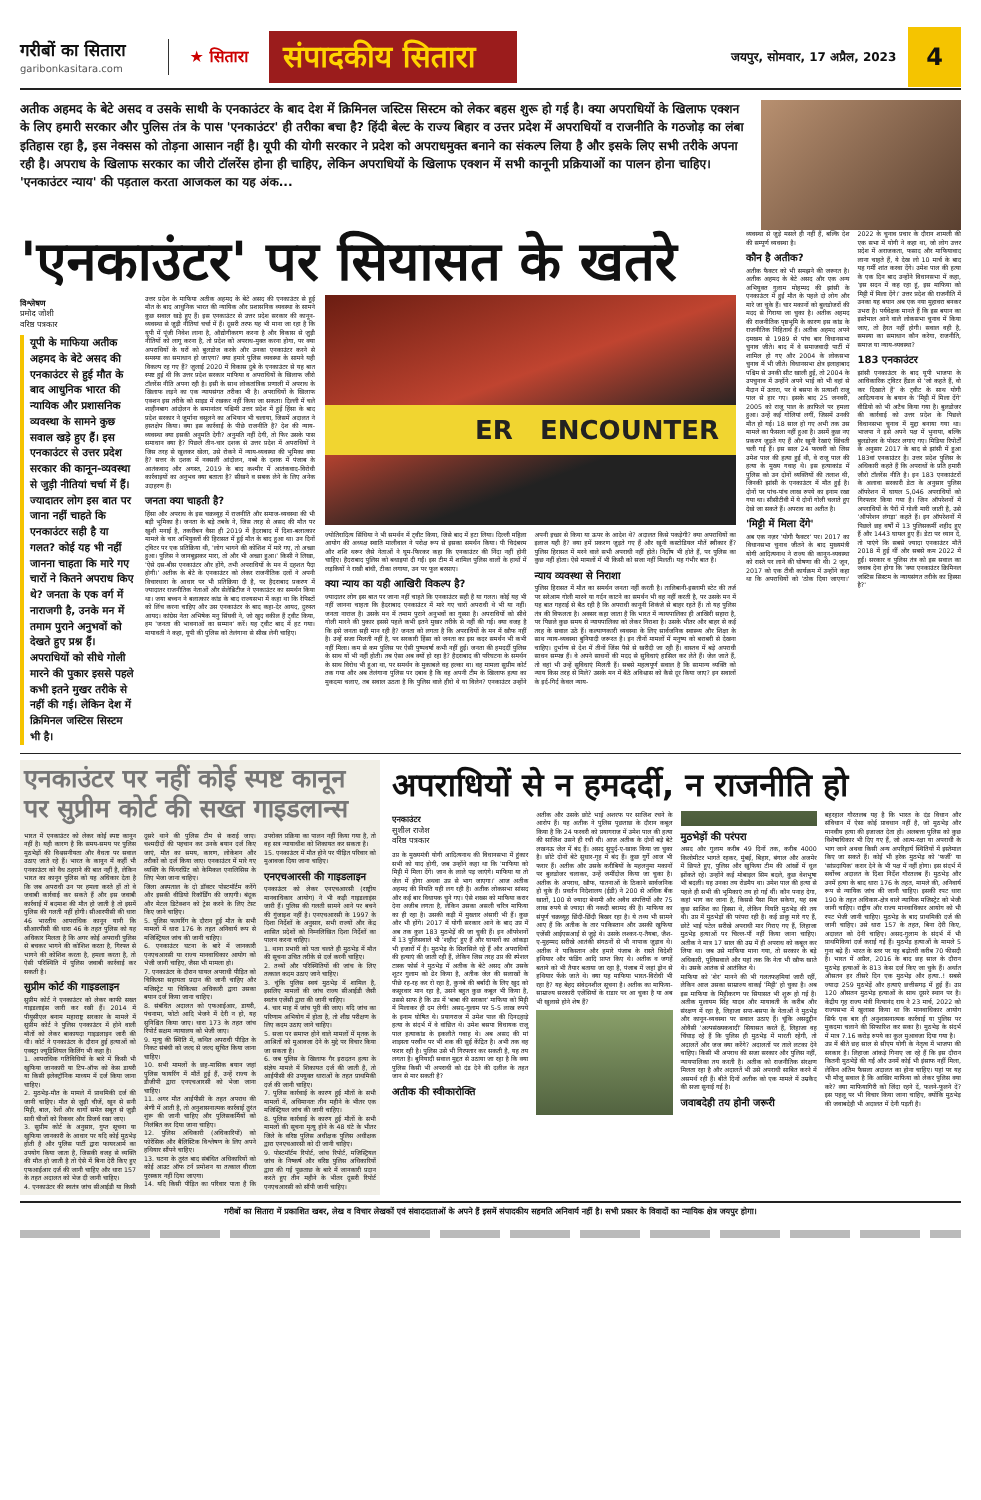गरीबों का सितारा
garibonkasitara.com
★ सितारा
संपादकीय सितारा
जयपुर, सोमवार, 17 अप्रैल, 2023
4
अतीक अहमद के बेटे असद व उसके साथी के एनकाउंटर के बाद देश में क्रिमिनल जस्टिस सिस्टम को लेकर बहस शुरू हो गई है। क्या अपराधियों के खिलाफ एक्शन के लिए हमारी सरकार और पुलिस तंत्र के पास 'एनकाउंटर' ही तरीका बचा है? हिंदी बेल्ट के राज्य बिहार व उत्तर प्रदेश में अपराधियों व राजनीति के गठजोड़ का लंबा इतिहास रहा है, इस नेक्सस को तोड़ना आसान नहीं है। यूपी की योगी सरकार ने प्रदेश को अपराधमुक्त बनाने का संकल्प लिया है और इसके लिए सभी तरीके अपना रही है। अपराध के खिलाफ सरकार का जीरो टॉलरेंस होना ही चाहिए, लेकिन अपराधियों के खिलाफ एक्शन में सभी कानूनी प्रक्रियाओं का पालन होना चाहिए। 'एनकाउंटर न्याय' की पड़ताल करता आजकल का यह अंक...
'एनकाउंटर' पर सियासत के खतरे
विश्लेषण
प्रमोद जोशी
वरिष्ठ पत्रकार
यूपी के माफिया अतीक अहमद के बेटे असद की एनकाउंटर से हुई मौत के बाद आधुनिक भारत की न्यायिक और प्रशासनिक व्यवस्था के सामने कुछ सवाल खड़े हुए हैं। इस एनकाउंटर से उत्तर प्रदेश सरकार की कानून-व्यवस्था से जुड़ी नीतियां चर्चा में हैं। ज्यादातर लोग इस बात पर जाना नहीं चाहते कि एनकाउंटर सही है या गलत? कोई यह भी नहीं जानना चाहता कि मारे गए चारों ने कितने अपराध किए थे? जनता के एक वर्ग में नाराजगी है, उनके मन में तमाम पुराने अनुभवों को देखते हुए प्रश्न हैं। अपराधियों को सीधे गोली मारने की पुकार इससे पहले कभी इतने मुखर तरीके से नहीं की गई। लेकिन देश में क्रिमिनल जस्टिस सिस्टम भी है।
उत्तर प्रदेश के माफिया अतीक अहमद के बेटे असद की एनकाउंटर से हुई मौत के बाद आधुनिक भारत की न्यायिक और प्रशासनिक व्यवस्था के सामने कुछ सवाल खड़े हुए हैं। इस एनकाउंटर से उत्तर प्रदेश सरकार की कानून-व्यवस्था से जुड़ी नीतियां चर्चा में हैं। दूसरी तरफ यह भी माना जा रहा है कि यूपी में पूंजी निवेश लाना है, औद्योगीकरण करना है और विकास से जुड़ी नीतियों को लागू करना है, तो प्रदेश को अपराध-मुक्त करना होगा, पर क्या अपराधियों के घरों को बुलडोज करके और उनका एनकाउंटर करने से समस्या का समाधान हो जाएगा? क्या हमारे पुलिस व्यवस्था के सामने यही विकल्प रह गए हैं? जुलाई 2020 में विकास दुबे के एनकाउंटर से यह बात स्पष्ट हुई थी कि उत्तर प्रदेश सरकार माफिया व अपराधियों के खिलाफ जीरो टॉलरेंस नीति अपना रही है। इसी के साथ लोकतांत्रिक प्रणाली में अपराध के खिलाफ लड़ने का एक न्यायसंगत तरीका भी है। अपराधियों के खिलाफ एक्शन इस तरीके को साइड में रखकर नहीं किया जा सकता। दिल्ली में चले शाहीनबाग आंदोलन के समानांतर पश्चिमी उत्तर प्रदेश में हुई हिंसा के बाद प्रदेश सरकार ने जुर्माना वसूलने का अभियान भी चलाया, जिसमें अदालत ने हस्तक्षेप किया। क्या इस कार्रवाई के पीछे राजनीति है? देश की न्याय-व्यवस्था क्या इसकी अनुमति देगी? अनुमति नहीं देगी, तो फिर उसके पास समाधान क्या है? पिछले तीन-चार दशक से उत्तर प्रदेश में अपराधियों ने जिस तरह से खुलकर खेला, उसे रोकने में न्याय-व्यवस्था की भूमिका क्या है? सत्तर के दशक में नक्सली आंदोलन, नब्बे के दशक में पंजाब के आतंकवाद और अगस्त, 2019 के बाद कश्मीर में आतंकवाद-विरोधी कार्रवाइयों का अनुभव क्या बताता है? सीखने व सबक लेने के लिए अनेक उदाहरण हैं।
जनता क्या चाहती है?
हिंसा और अपराध के इस चक्रव्यूह में राजनीति और समाज-व्यवस्था की भी बड़ी भूमिका है। जनता के बड़े तबके ने, जिस तरह से असद की मौत पर खुशी मनाई है, तकरीबन वैसा ही 2019 में हैदराबाद में दिशा-बलात्कार मामले के चार अभियुक्तों की हिरासत में हुई मौत के बाद हुआ था। उन दिनों ट्विटर पर एक प्रतिक्रिया थी, 'लोग भागने की कोशिश में मारे गए, तो अच्छा हुआ। पुलिस ने जानबूझकर मारा, तो और भी अच्छा हुआ।' किसी ने लिखा, 'ऐसे दस-बीस एनकाउंटर और होंगे, तभी अपराधियों के मन में दहशत पैदा होगी।' अतीक के बेटे के एनकाउंटर को लेकर राजनीतिक दलों ने अपनी विचारधारा के आधार पर भी प्रतिक्रिया दी है, पर हैदराबाद प्रकरण में ज्यादातर राजनीतिक नेताओं और सेलेब्रिटीज ने एनकाउंटर का समर्थन किया था। जया बच्चन ने बलात्कार कांड के बाद राज्यसभा में कहा था कि रेपिस्टों को लिंच करना चाहिए और उस एनकाउंटर के बाद कहा-देर आयद, दुरुस्त आयद। कांग्रेस नेता अभिषेक मनु सिंघवी ने, जो खुद वकील हैं ट्वीट किया, हम 'जनता की भावनाओं का सम्मान' करें। यह ट्वीट बाद में हट गया। मायावती ने कहा, यूपी की पुलिस को तेलंगाना से सीख लेनी चाहिए।
ER ENCOUNTER
ज्योतिरादित्य सिंधिया ने भी समर्थन में ट्वीट किया, जिसे बाद में हटा लिया। दिल्ली महिला आयोग की अध्यक्ष स्वाति मालीवाल ने परोक्ष रूप से इसका समर्थन किया। पी चिदंबरम और शशि थरूर जैसे नेताओं ने घूम-फिरकर कहा कि एनकाउंटर की निंदा नहीं होनी चाहिए। हैदराबाद पुलिस को बधाइयां दी गईं। इस टीम में शामिल पुलिस वालों के हाथों में लड़कियों ने राखी बांधी, टीका लगाया, उन पर फूल बरसाए।
क्या न्याय का यही आखिरी विकल्प है?
ज्यादातर लोग इस बात पर जाना नहीं चाहते कि एनकाउंटर सही है या गलत। कोई यह भी नहीं जानना चाहता कि हैदराबाद एनकाउंटर में मारे गए चारों अपराधी थे भी या नहीं। जनता नाराज है। उसके मन में तमाम पुराने अनुभवों का गुस्सा है। अपराधियों को सीधे गोली मारने की पुकार इससे पहले कभी इतने मुखर तरीके से नहीं की गई। क्या वजह है कि इसे जनता सही मान रही है? जनता को लगता है कि अपराधियों के मन में खौफ नहीं है। उन्हें सजा मिलती नहीं है, पर सरकारी हिंसा को जनता का इस कदर समर्थन भी कभी नहीं मिला। कम से कम पुलिस पर ऐसी पुष्पवर्षा कभी नहीं हुई। जनता की हमदर्दी पुलिस के साथ यों भी नहीं होती। तब ऐसा अब क्यों हो रहा है? हैदराबाद की परिघटना के समर्थन के साथ विरोध भी हुआ था, पर समर्थन के मुकाबले वह हल्का था। वह मामला सुप्रीम कोर्ट तक गया और अब तेलंगाना पुलिस पर दबाव है कि वह अपनी टीम के खिलाफ हत्या का मुकदमा चलाए, तब सवाल उठता है कि पुलिस वाले हीरो थे या विलेन? एनकाउंटर उन्होंने अपनी इच्छा से किया या ऊपर के आदेश थे? अदालत किसे पकड़ेगी? क्या अपराधियों का इलाज यही है? क्या हमें प्रकरण जुड़ते गए हैं और खूनी कस्टोडियल मौतें स्वीकार हैं? पुलिस हिरासत में मरने वाले सभी अपराधी नहीं होते। निर्दोष भी होते हैं, पर पुलिस का कुछ नहीं होता। ऐसे मामलों में भी किसी को सजा नहीं मिलती। यह गंभीर बात है।
न्याय व्यवस्था से निराशा
पुलिस हिरासत में मौत का समर्थन जनता नहीं करती है। तालिबानी-इस्लामी स्टेट की तर्ज पर सरेआम गोली मारने या गर्दन काटने का समर्थन भी वह नहीं करती है, पर उसके मन में यह बात गहराई से बैठ रही है कि अपराधी कानूनी शिकंजे से बाहर रहते हैं। तो यह पुलिस तंत्र की विफलता है। अक्सर कहा जाता है कि भारत में न्यायपालिका ही आखिरी सहारा है, पर पिछले कुछ समय से न्यायपालिका को लेकर निराशा है। उसके भीतर और बाहर से कई तरह के सवाल उठे हैं। कल्याणकारी व्यवस्था के लिए सार्वजनिक स्वास्थ्य और शिक्षा के साथ न्याय-व्यवस्था बुनियादी जरूरत है। इन तीनों मामलों में मनुष्य को बराबरी से देखना चाहिए। दुर्भाग्य से देश में तीनों जिंस पैसे से खरीदी जा रही हैं। वास्तव में बड़े अपराधी साधन सम्पन्न हैं। वे अपने साधनों की मदद से सुविधाएं हासिल कर लेते हैं। जेल जाते हैं, तो वहां भी उन्हें सुविधाएं मिलती हैं। सबसे महत्वपूर्ण सवाल है कि सामान्य व्यक्ति को न्याय किस तरह से मिले? उसके मन में बैठे अविश्वास को कैसे दूर किया जाए? इन सवालों के इर्द-गिर्द केवल न्याय-
व्यवस्था से जुड़े मसले ही नहीं हैं, बल्कि देश की सम्पूर्ण व्यवस्था है।
कौन है अतीक?
अतीक फैक्टर को भी समझने की जरूरत है। अतीक अहमद के बेटे असद और एक अन्य अभियुक्त गुलाम मोहम्मद की झांसी के एनकाउंटर में हुई मौत के पहले दो लोग और मारे जा चुके हैं। चार मकानों को बुलडोजरों की मदद से गिराया जा चुका है। अतीक अहमद की राजनीतिक पृष्ठभूमि के कारण इस कांड के राजनीतिक निहितार्थ हैं। अतीक अहमद अपने दमखम से 1989 से पांच बार विधानसभा चुनाव जीते। बाद में वे समाजवादी पार्टी में शामिल हो गए और 2004 के लोकसभा चुनाव में भी जीते। विधानसभा क्षेत्र इलाहाबाद पश्चिम से उनकी सीट खाली हुई, तो 2004 के उपचुनाव में उन्होंने अपने भाई को भी वहां से मैदान में उतारा, पर वे बसपा के प्रत्याशी राजू पाल से हार गए। इसके बाद 25 जनवरी, 2005 को राजू पाल के क़ाफिले पर हमला हुआ। उन्हें कई गोलियां लगीं, जिसमें उनकी मौत हो गई। 18 साल हो गए अभी तक उस मामले का फैसला नहीं हुआ है। उसमें कुछ नए प्रकरण जुड़ते गए हैं और खूनी रेखाएं खिंचती चली गई हैं। इस साल 24 फरवरी को जिस उमेश पाल की हत्या हुई थी, वे राजू पाल की हत्या के मुख्य गवाह थे। इस हत्याकांड में पुलिस को उन दोनों व्यक्तियों की तलाश थी, जिनकी झांसी के एनकाउंटर में मौत हुई है। दोनों पर पांच-पांच लाख रुपये का इनाम रखा गया था। सीसीटीवी में ये दोनों गोली चलाते हुए देखे जा सकते हैं। अपराध का अतीत है।
'मिट्टी में मिला देंगे'
अब एक नज़र 'योगी फैक्टर' पर। 2017 का विधानसभा चुनाव जीतने के बाद मुख्यमंत्री योगी आदित्यनाथ ने राज्य की कानून-व्यवस्था को रास्ते पर लाने की घोषणा की थी। 2 जून, 2017 को एक टीवी कार्यक्रम में उन्होंने कहा था कि अपराधियों को 'ठोक दिया जाएगा।' 2022 के चुनाव प्रचार के दौरान शामली की एक सभा में योगी ने कहा था, जो लोग उत्तर प्रदेश में अराजकता, फसाद और माफियावाद लाना चाहते हैं, ये देख लो 10 मार्च के बाद यह गर्मी शांत करवा देंगे। उमेश पाल की हत्या के एक दिन बाद उन्होंने विधानसभा में कहा, 'इस सदन में कह रहा हूं, इस माफिया को मिट्टी में मिला देंगे।' उत्तर प्रदेश की राजनीति में उनका यह बयान अब एक नया मुहावरा बनकर उभरा है। पर्यवेक्षक मानते हैं कि इस बयान का इस्तेमाल आने वाले लोकसभा चुनाव में किया जाए, तो हैरत नहीं होगी। सवाल वही है, समस्या का समाधान कौन करेगा, राजनीति, समाज या न्याय-व्यवस्था?
183 एनकाउंटर
झांसी एनकाउंटर के बाद यूपी भाजपा के आधिकारिक ट्विटर हैंडल से 'जो कहते हैं, वो कर दिखाते हैं' के ट्वीट के साथ योगी आदित्यनाथ के बयान के 'मिट्टी में मिला देंगे' वीडियो को भी अटैच किया गया है। बुलडोजर की कार्रवाई को उत्तर प्रदेश के पिछले विधानसभा चुनाव में मुद्दा बनाया गया था। भाजपा ने इसे अपने पक्ष में भुनाया, बल्कि बुलडोजर के पोस्टर लगाए गए। मिडिया रिपोर्टों के अनुसार 2017 के बाद से झांसी में हुआ 183वां एनकाउंटर है। उत्तर प्रदेश पुलिस के अधिकारी कहते हैं कि अपराधों के प्रति हमारी जीरो टॉलरेंस नीति है। इन 183 एनकाउंटरों के अलावा सरकारी डेटा के अनुसार पुलिस ऑपरेशन में घायल 5,046 अपराधियों को गिरफ्तार किया गया है। जिन ऑपरेशनों में अपराधियों के पैरों में गोली मारी जाती है, उसे 'ऑपरेशन लंगड़ा' कहते हैं। इन ऑपरेशनों में पिछले छह वर्षों में 13 पुलिसकर्मी शहीद हुए हैं और 1443 घायल हुए हैं। डेटा पर ध्यान दें, तो पाएंगे कि सबसे ज्यादा एनकाउंटर मौतें 2018 में हुई थीं और सबसे कम 2022 में हुईं। सरकार व पुलिस तंत्र को इस सवाल का जवाब देना होगा कि 'क्या एनकाउंटर क्रिमिनल जस्टिस सिस्टम के न्यायसंगत तरीके का हिस्सा है?'
एनकाउंटर पर नहीं कोई स्पष्ट कानून पर सुप्रीम कोर्ट की सख्त गाइडलान्स
भारत में एनकाउंटर को लेकर कोई स्पष्ट कानून नहीं है। यही कारण है कि समय-समय पर पुलिस मुठभेड़ों की विश्वसनीयता और वैधता पर सवाल उठाए जाते रहे हैं। भारत के कानून में कहीं भी एनकाउंटर को वैध ठहराने की बात नहीं है, लेकिन भारत का कानून पुलिस को यह अधिकार देता है कि जब अपराधी उन पर हमला करते हों तो वे जवाबी कार्रवाई कर सकते हैं और इस जवाबी कार्रवाई में बदमाश की मौत हो जाती है तो इसमें पुलिस की गलती नहीं होगी। सीआरपीसी की धारा 46 भारतीय आपराधिक कानून यानी कि सीआरपीसी की धारा 46 के तहत पुलिस को यह अधिकार मिलता है कि अगर कोई अपराधी पुलिस से बचकर भागने की कोशिश करता है, गिरफ्त से भागने की कोशिश करता है, हमला करता है, तो ऐसी परिस्थिति में पुलिस जवाबी कार्रवाई कर सकती है।
सुप्रीम कोर्ट की गाइडलाइन
सुप्रीम कोर्ट ने एनकाउंटर को लेकर काफी सख्त गाइडलाइंस जारी कर रखी हैं। 2014 में पीयूसीएल बनाम महाराष्ट्र सरकार के मामले में सुप्रीम कोर्ट ने पुलिस एनकाउंटर में होने वाली मौतों को लेकर बाकायदा गाइडलाइन जारी की थी। कोर्ट ने एनकाउंटर के दौरान हुई हत्याओं को एक्स्ट्रा ज्यूडिशियल किलिंग भी कहा है।
1. आपराधिक गतिविधियों के बारे में किसी भी खुफिया जानकारी या टिप-ऑफ को केस डायरी या किसी इलेक्ट्रॉनिक माध्यम में दर्ज किया जाना चाहिए।
2. मुठभेड़-मौत के मामले में प्राथमिकी दर्ज की जानी चाहिए। मौत से जुड़ी चीजें, खून से सनी मिट्टी, बाल, रेशों और धागों समेत सबूत से जुड़ी सारी चीजों को रिकवर और प्रिजर्व रखा जाए।
3. सुप्रीम कोर्ट के अनुसार, गुप्त सूचना या खुफिया जानकारी के आधार पर यदि कोई मुठभेड़ होती है और पुलिस पार्टी द्वारा फायरआर्म का उपयोग किया जाता है, जिसकी वजह से व्यक्ति की मौत हो जाती है तो ऐसे में बिना देरी किए हुए एफआईआर दर्ज की जानी चाहिए और धारा 157 के तहत अदालत को भेज दी जानी चाहिए।
4. एनकाउंटर की स्वतंत्र जांच सीआईडी या किसी दूसरे थाने की पुलिस टीम से कराई जाए। चश्मदीदों की पहचान कर उनके बयान दर्ज किए जाएं, मौत का समय, कारण, लोकेशन और तरीकों को दर्ज किया जाए। एनकाउंटर में मारे गए व्यक्ति के फिंगरप्रिंट को केमिकल एनालिसिस के लिए भेजा जाना चाहिए।
जिला अस्पताल के दो डॉक्टर पोस्टमॉर्टम करेंगे और इसकी वीडियो रिकॉर्डिंग की जाएगी। बंदूक और मेटल डिटेक्शन को ट्रेस करने के लिए टेस्ट किए जाने चाहिए।
5. पुलिस फायरिंग के दौरान हुई मौत के सभी मामलों में धारा 176 के तहत अनिवार्य रूप से मजिस्ट्रियल जांच की जानी चाहिए।
6. एनकाउंटर घटना के बारे में जानकारी एनएचआरसी या राज्य मानवाधिकार आयोग को भेजी जानी चाहिए, जैसा भी मामला हो।
7. एनकाउंटर के दौरान घायल अपराधी पीड़ित को चिकित्सा सहायता प्रदान की जानी चाहिए और मजिस्ट्रेट या चिकित्सा अधिकारी द्वारा उसका बयान दर्ज किया जाना चाहिए।
8. संबंधित अदालत को एफआईआर, डायरी, पंचनामा, फोटो आदि भेजने में देरी न हो, यह सुनिश्चित किया जाए। धारा 173 के तहत जांच रिपोर्ट सक्षम न्यायालय को भेजी जाए।
9. मृत्यु की स्थिति में, कथित अपराधी पीड़ित के निकट संबंधी को जल्द से जल्द सूचित किया जाना चाहिए।
10. सभी मामलों के छह-मासिक बयान जहां पुलिस फायरिंग में मौतें हुई हैं, उन्हें राज्य के डीजीपी द्वारा एनएचआरसी को भेजा जाना चाहिए।
11. अगर मौत आईपीसी के तहत अपराध की श्रेणी में आती है, तो अनुशासनात्मक कार्रवाई तुरंत शुरू की जानी चाहिए और पुलिसकर्मियों को निलंबित कर दिया जाना चाहिए।
12. पुलिस अधिकारी (अधिकारियों) को फोरेंसिक और बैलिस्टिक विश्लेषण के लिए अपने हथियार सौंपने चाहिए।
13. घटना के तुरंत बाद संबंधित अधिकारियों को कोई आउट ऑफ टर्न प्रमोशन या तत्काल वीरता पुरस्कार नहीं दिया जाएगा।
14. यदि किसी पीड़ित का परिवार पाता है कि उपरोक्त प्रक्रिया का पालन नहीं किया गया है, तो वह सत्र न्यायाधीश को शिकायत कर सकता है।
15. एनकाउंटर में मौत होने पर पीड़ित परिवार को मुआवजा दिया जाना चाहिए।
एनएचआरसी की गाइडलाइन
एनकाउंटर को लेकर एनएचआरसी (राष्ट्रीय मानवाधिकार आयोग) ने भी कड़ी गाइडलाइंस जारी हैं। पुलिस की गलती सामने आने पर बचने की गुंजाइश नहीं है। एनएचआरसी के 1997 के दिशा निर्देशों के अनुसार, सभी राज्यों और केंद्र शासित प्रदेशों को निम्नलिखित दिशा निर्देशों का पालन करना चाहिए।
1. थाना प्रभारी को पता चलते ही मुठभेड़ में मौत की सूचना उचित तरीके से दर्ज करनी चाहिए।
2. तथ्यों और परिस्थितियों की जांच के लिए तत्काल कदम उठाए जाने चाहिए।
3. चूंकि पुलिस स्वयं मुठभेड़ में शामिल है, इसलिए मामलों की जांच राज्य सीआईडी जैसी स्वतंत्र एजेंसी द्वारा की जानी चाहिए।
4. चार माह में जांच पूरी की जाए। यदि जांच का परिणाम अभियोग में होता है, तो शीघ्र परीक्षण के लिए कदम उठाए जाने चाहिए।
5. सजा पर समाप्त होने वाले मामलों में मृतक के आश्रितों को मुआवजा देने के मुद्दे पर विचार किया जा सकता है।
6. जब पुलिस के खिलाफ गैर इरादतन हत्या के संज्ञेय मामले में शिकायत दर्ज की जाती है, तो आईपीसी की उपयुक्त धाराओं के तहत प्राथमिकी दर्ज की जानी चाहिए।
7. पुलिस कार्रवाई के कारण हुई मौतों के सभी मामलों में, अधिमानतः तीन महीने के भीतर एक मजिस्ट्रियल जांच की जानी चाहिए।
8. पुलिस कार्रवाई के कारण हुई मौतों के सभी मामलों की सूचना मृत्यु होने के 48 घंटे के भीतर जिले के वरिष्ठ पुलिस अधीक्षक पुलिस अधीक्षक द्वारा एनएचआरसी को दी जानी चाहिए।
9. पोस्टमॉर्टम रिपोर्ट, जांच रिपोर्ट, मजिस्ट्रियल जांच के निष्कर्ष और वरिष्ठ पुलिस अधिकारियों द्वारा की गई पूछताछ के बारे में जानकारी प्रदान करते हुए तीन महीने के भीतर दूसरी रिपोर्ट एनएचआरसी को सौंपी जानी चाहिए।
अपराधियों से न हमदर्दी, न राजनीति हो
एनकाउंटर
सुशील राजेश
वरिष्ठ पत्रकार
उप्र के मुख्यमंत्री योगी आदित्यनाथ की विधानसभा में हुंकार सभी को याद होगी, जब उन्होंने कहा था कि 'माफिया को मिट्टी में मिला देंगे। जान के लाले पड़ जाएंगे। माफिया या तो जेल में होगा अथवा उप्र से भाग जाएगा।' आज अतीक अहमद की नियति यही लग रही है। अतीक लोकसभा सांसद और कई बार विधायक चुने गए। ऐसे शख्स को माफिया करार देना अजीब लगता है, लेकिन उसका असली चरित्र माफिया का ही रहा है। उसकी कड़ी में मुख्तार अंसारी भी हैं। कुछ और भी होंगे। 2017 में योगी सरकार आने के बाद उप्र में अब तक कुल 183 मुठभेड़ें की जा चुकी हैं। इन ऑपरेशनों में 13 पुलिसवाले भी 'शहीद' हुए हैं और घायलों का आंकड़ा भी हजारों में है। मुठभेड़ के सिलसिले रहे हैं और अपराधियों की हत्याएं की जाती रही हैं, लेकिन जिस तरह उप्र की स्पेशल टास्क फोर्स ने मुठभेड़ में अतीक के बेटे असद और उसके शूटर गुलाम को ढेर किया है, अतीक जेल की सलाखों के पीछे रह-रह कर रो रहा है, कुनबे की बर्बादी के लिए खुद को कसूरवार मान रहा है, उसने बहुत कुछ कबूल भी किया है, उससे साफ है कि उप्र में 'बाबा की सरकार' माफिया को मिट्टी में मिलाकर ही दम लेगी! असद-गुलाम पर 5-5 लाख रुपये के इनाम घोषित थे। प्रयागराज में उमेश पाल की दिनदहाड़े हत्या के संदर्भ में वे वांछित थे। उमेश बसपा विधायक राजू पाल हत्याकांड के इकलौते गवाह थे। अब असद की मां शाइस्ता परवीन पर भी शक की सुई केंद्रित है। अभी तक वह फरार रही है। पुलिस उसे भी गिरफ्तार कर सकती है, यह तय लगता है। बुनियादी सवाल मुद्दत से उठाया जा रहा है कि क्या पुलिस किसी भी अपराधी को दंड देने की दलील के तहत जान से मार सकती है?
अतीक की स्वीकारोक्ति
अतीक और उसके छोटे भाई अशरफ पर साजिश रचने के आरोप हैं। यह अतीक ने पुलिस पूछताछ के दौरान कबूल किया है कि 24 फरवरी को प्रयागराज में उमेश पाल की हत्या की साजिश उसने ही रची थी। आज अतीक के दोनों बड़े बेटे लखनऊ जेल में बंद हैं। असद सुपुर्द-ए-खाक किया जा चुका है। छोटे दोनों बेटे सुधार-गृह में बंद हैं। कुछ गुर्गे आज भी फरार हैं। अतीक और उसके करीबियों के महलनुमा मकानों पर बुलडोजर चलाकर, उन्हें जमींदोज किया जा चुका है। अतीक के अपराध, खौफ, यातनाओं के ठिकाने सार्वजनिक हो चुके हैं। प्रवर्तन निदेशालय (ईडी) ने 200 से अधिक बैंक खातों, 100 से ज्यादा बेनामी और अवैध संपत्तियों और 75 लाख रुपये से ज्यादा की नकदी बरामद की है। माफिया का संपूर्ण चक्रव्यूह छिंदी-छिंदी बिखर रहा है। ये तथ्य भी सामने आए हैं कि अतीक के तार पाकिस्तान और उसकी खुफिया एजेंसी आईएसआई से जुड़े थे। उसके लश्कर-ए-तैयबा, जैश-ए-मुहम्मद सरीखे आतंकी संगठनों से भी नापाक जुड़ाव थे। अतीक ने पाकिस्तान और हमारे पंजाब के रास्ते विदेशी हथियार और फंडिंग आदि प्राप्त किए थे। अतीक व जगहें बताने को भी तैयार बताया जा रहा है, पंजाब में जहां ड्रोन से हथियार फेंके जाते थे। क्या यह माफिया भारत-विरोधी भी रहा है? यह बेहद संवेदनशील सूचना है। अतीक का माफिया-साम्राज्य सरकारी एजेंसियों के राडार पर आ चुका है या अब भी खुलासे होने शेष हैं?
मुठभेड़ों की परंपरा
असद और गुलाम करीब 49 दिनों तक, करीब 4000 किलोमीटर भागते रहकर, मुंबई, बिहार, बंगाल और अजमेर में छिपते हुए, पुलिस और खुफिया टीम की आंखों में धूल झोंकते रहे। उन्होंने कई मोबाइल सिम बदले, कुछ वेशभूषा भी बदली। यह उनका तय रोडमैप था। उमेश पाल की हत्या से पहले ही सभी की भूमिकाएं तय हो गई थीं। कौन पनाह देगा, कहां भाग कर जाना है, किससे पैसा मिल सकेगा, यह सब कुछ साजिश का हिस्सा थे, लेकिन नियति मुठभेड़ की तय थी। उप्र में मुठभेड़ों की परंपरा रही है। कई डाकू मारे गए हैं, छोटे भाई पटेल सरीखे अपराधी मार गिराए गए हैं, लिहाजा मुठभेड़ हत्याओं पर चिल्ल-पौं नहीं किया जाना चाहिए। अतीक ने मात्र 17 साल की उम्र में ही अपराध को कबूल कर लिया था। जब उसे माफिया माना गया, तो सरकार के बड़े अधिकारी, पुलिसवाले और यहां तक कि नेता भी खौफ खाते थे। उसके आतंक से आतंकित थे।
माफिया को 'शेर' मानने की भी गलतफहमियां जारी रहीं, लेकिन आज उसका साम्राज्य वाकई 'मिट्टी' हो चुका है। अब इस माफिया के मिट्टीकरण पर सियासत भी शुरू हो गई है। अतीक मुलायम सिंह यादव और मायावती के करीब और संरक्षण में रहा है, लिहाजा सपा-बसपा के नेताओं ने मुठभेड़ और कानून-व्यवस्था पर सवाल उठाए हैं। चूंकि असदुद्दीन ओवैसी 'अल्पसंख्यकवादी' सियासत करते हैं, लिहाजा वह चिंघाड़ रहे हैं कि पुलिस ही मुठभेड़ में मारती रहेगी, तो अदालतें और जज क्या करेंगे? अदालतों पर ताले लटका देने चाहिए। किसी भी अपराध की सजा सरकार और पुलिस नहीं, न्यायपालिका तय करती है। अतीक को राजनीतिक संरक्षण मिलता रहा है और अदालतें भी उसे अपराधी साबित करने में असमर्थ रही हैं। बीते दिनों अतीक को एक मामले में उम्रकैद की सजा सुनाई गई है।
जवाबदेही तय होनी जरूरी
बहरहाल गौरतलब यह है कि भारत के दंड विधान और संविधान में ऐसा कोई प्रावधान नहीं है, जो मुठभेड़ और मानवीय हत्या की इजाजत देता हो। अलबत्ता पुलिस को कुछ विशेषाधिकार भी दिए गए हैं, जो आत्म-रक्षा या अपराधी के भाग जाने अथवा किसी अन्य अपरिहार्य स्थितियों में इस्तेमाल किए जा सकते हैं। कोई भी हरेक मुठभेड़ को 'फर्जी' या 'सांप्रदायिक' करार देने के भी पक्ष में नहीं होगा। इस संदर्भ में सर्वोच्च अदालत के दिशा निर्देश गौरतलब हैं। मुठभेड़ और उनमें हत्या के बाद धारा 176 के तहत, मामले की, अनिवार्य रूप से न्यायिक जांच की जानी चाहिए। इसकी रपट धारा 190 के तहत अधिकार-क्षेत्र वाले न्यायिक मजिस्ट्रेट को भेजी जानी चाहिए। राष्ट्रीय और राज्य मानवाधिकार आयोग को भी रपट भेजी जानी चाहिए। मुठभेड़ के बाद प्राथमिकी दर्ज की जानी चाहिए। उसे धारा 157 के तहत, बिना देरी किए, अदालत को देनी चाहिए। असद-गुलाम के संदर्भ में भी प्राथमिकियां दर्ज कराई गई हैं। मुठभेड़ हत्याओं के मामले 5 गुना बढ़े हैं। भारत के स्तर पर यह बढ़ोतरी करीब 70 फीसदी है। भारत में अप्रैल, 2016 के बाद छह साल के दौरान मुठभेड़ हत्याओं के 813 केस दर्ज किए जा चुके हैं। अर्थात औसतन हर तीसरे दिन एक मुठभेड़ और हत्या..! सबसे ज्यादा 259 मुठभेड़ें और हत्याएं छत्तीसगढ़ में हुई हैं। उप्र 120 औसतन मुठभेड़ हत्याओं के साथ दूसरे स्थान पर है। केंद्रीय गृह राज्य मंत्री नित्यानंद राय ने 23 मार्च, 2022 को राज्यसभा में खुलासा किया था कि मानवाधिकार आयोग सिर्फ एक बार ही अनुशासनात्मक कार्रवाई या पुलिस पर मुकदमा चलाने की सिफारिश कर सका है। मुठभेड़ के संदर्भ में मात्र 7.16 करोड़ रुपये का कुल मुआवजा दिया गया है।
उप्र में बीते छह साल से सीएम योगी के नेतृत्व में भाजपा की सरकार है। लिहाजा आंकड़े गिनाए जा रहे हैं कि इस दौरान कितनी मुठभेड़ें की गईं और उनमें कोई भी इंसाफ नहीं मिला, लेकिन अंतिम फैसला अदालत का होना चाहिए। यहां पर यह भी मौजू सवाल है कि आखिर माफिया को लेकर पुलिस क्या करे? क्या माफियागिरी को जिंदा रहने दें, फलने-फूलने दें? इस पहलू पर भी विचार किया जाना चाहिए, क्योंकि मुठभेड़ की जवाबदेही भी अदालत में देनी पड़ती है।
गरीबों का सितारा में प्रकाशित खबर, लेख व विचार लेखकों एवं संवाददाताओं के अपने हैं इसमें संपादकीय सहमति अनिवार्य नहीं है। सभी प्रकार के विवादों का न्यायिक क्षेत्र जयपुर होगा।